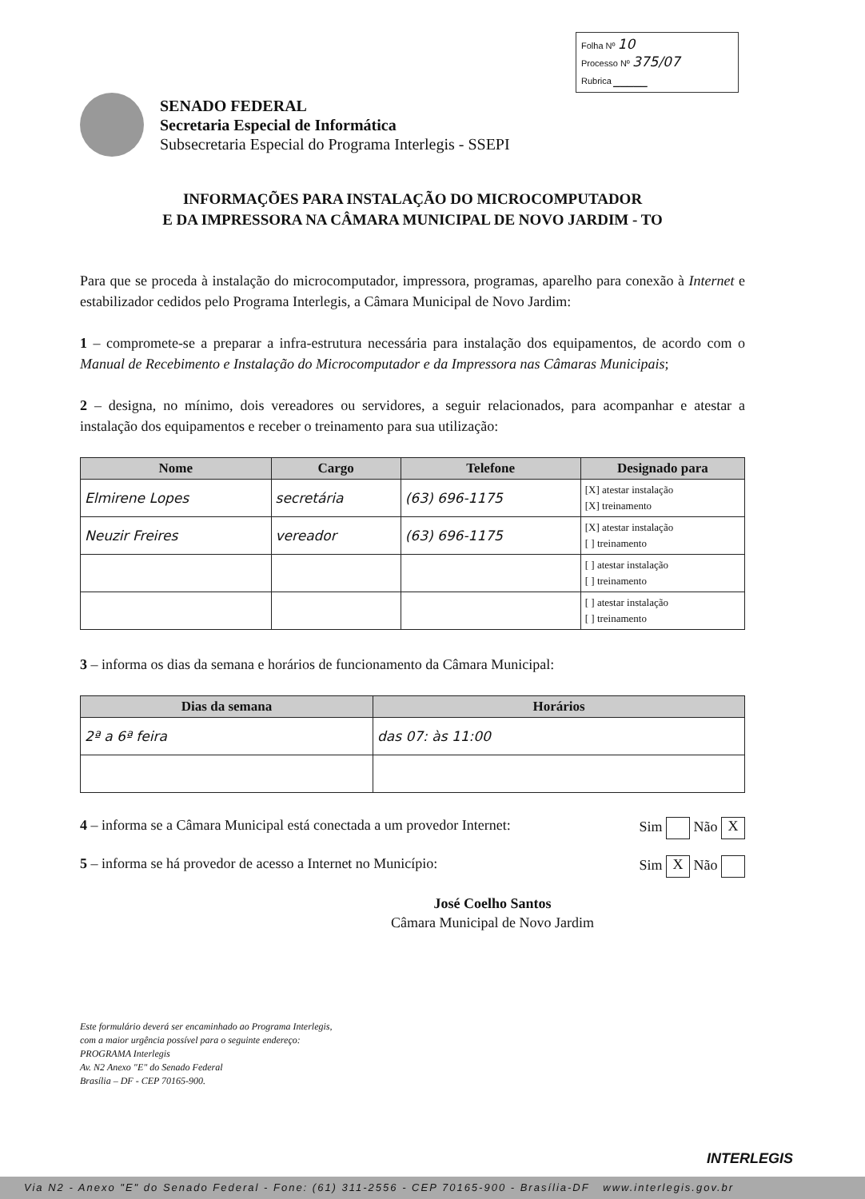Folha Nº 10
Processo Nº 375/07
Rubrica _____
SENADO FEDERAL
Secretaria Especial de Informática
Subsecretaria Especial do Programa Interlegis - SSEPI
INFORMAÇÕES PARA INSTALAÇÃO DO MICROCOMPUTADOR
E DA IMPRESSORA NA CÂMARA MUNICIPAL DE NOVO JARDIM - TO
Para que se proceda à instalação do microcomputador, impressora, programas, aparelho para conexão à Internet e estabilizador cedidos pelo Programa Interlegis, a Câmara Municipal de Novo Jardim:
1 – compromete-se a preparar a infra-estrutura necessária para instalação dos equipamentos, de acordo com o Manual de Recebimento e Instalação do Microcomputador e da Impressora nas Câmaras Municipais;
2 – designa, no mínimo, dois vereadores ou servidores, a seguir relacionados, para acompanhar e atestar a instalação dos equipamentos e receber o treinamento para sua utilização:
| Nome | Cargo | Telefone | Designado para |
| --- | --- | --- | --- |
| Elmirene Lopes | secretária | (63) 696-1175 | [X] atestar instalação [X] treinamento |
| Neuzir Freires | vereador | (63) 696-1175 | [X] atestar instalação [ ] treinamento |
| | | | [ ] atestar instalação [ ] treinamento |
| | | | [ ] atestar instalação [ ] treinamento |
3 – informa os dias da semana e horários de funcionamento da Câmara Municipal:
| Dias da semana | Horários |
| --- | --- |
| 2ª a 6ª feira | das 07: às 11:00 |
4 – informa se a Câmara Municipal está conectada a um provedor Internet: Sim Não X
5 – informa se há provedor de acesso a Internet no Município: Sim X Não
José Coelho Santos
Câmara Municipal de Novo Jardim
Este formulário deverá ser encaminhado ao Programa Interlegis,
com a maior urgência possível para o seguinte endereço:
PROGRAMA Interlegis
Av. N2 Anexo "E" do Senado Federal
Brasília – DF - CEP 70165-900.
INTERLEGIS
Via N2 - Anexo "E" do Senado Federal - Fone: (61) 311-2556 - CEP 70165-900 - Brasília-DF www.interlegis.gov.br